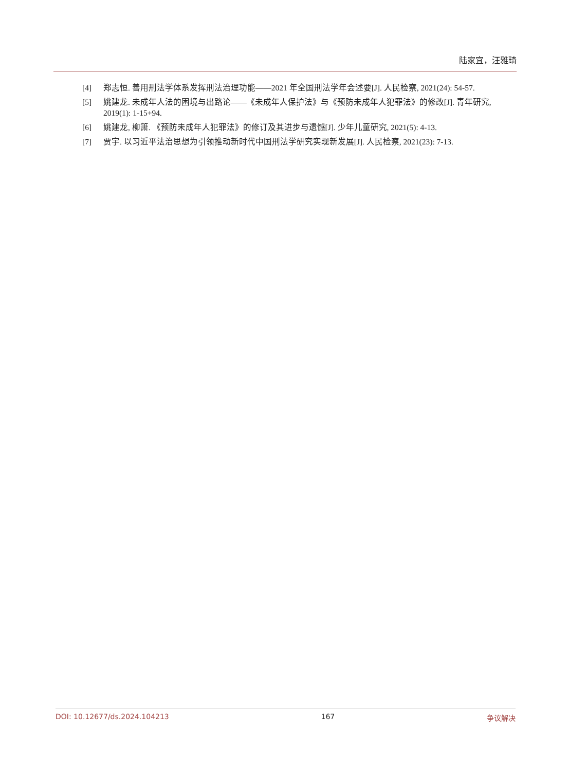陆家宜，汪雅琦
[4] 郑志恒. 善用刑法学体系发挥刑法治理功能——2021 年全国刑法学年会述要[J]. 人民检察, 2021(24): 54-57.
[5] 姚建龙. 未成年人法的困境与出路论——《未成年人保护法》与《预防未成年人犯罪法》的修改[J]. 青年研究, 2019(1): 1-15+94.
[6] 姚建龙, 柳箫. 《预防未成年人犯罪法》的修订及其进步与遗憾[J]. 少年儿童研究, 2021(5): 4-13.
[7] 贾宇. 以习近平法治思想为引领推动新时代中国刑法学研究实现新发展[J]. 人民检察, 2021(23): 7-13.
DOI: 10.12677/ds.2024.104213 167 争议解决